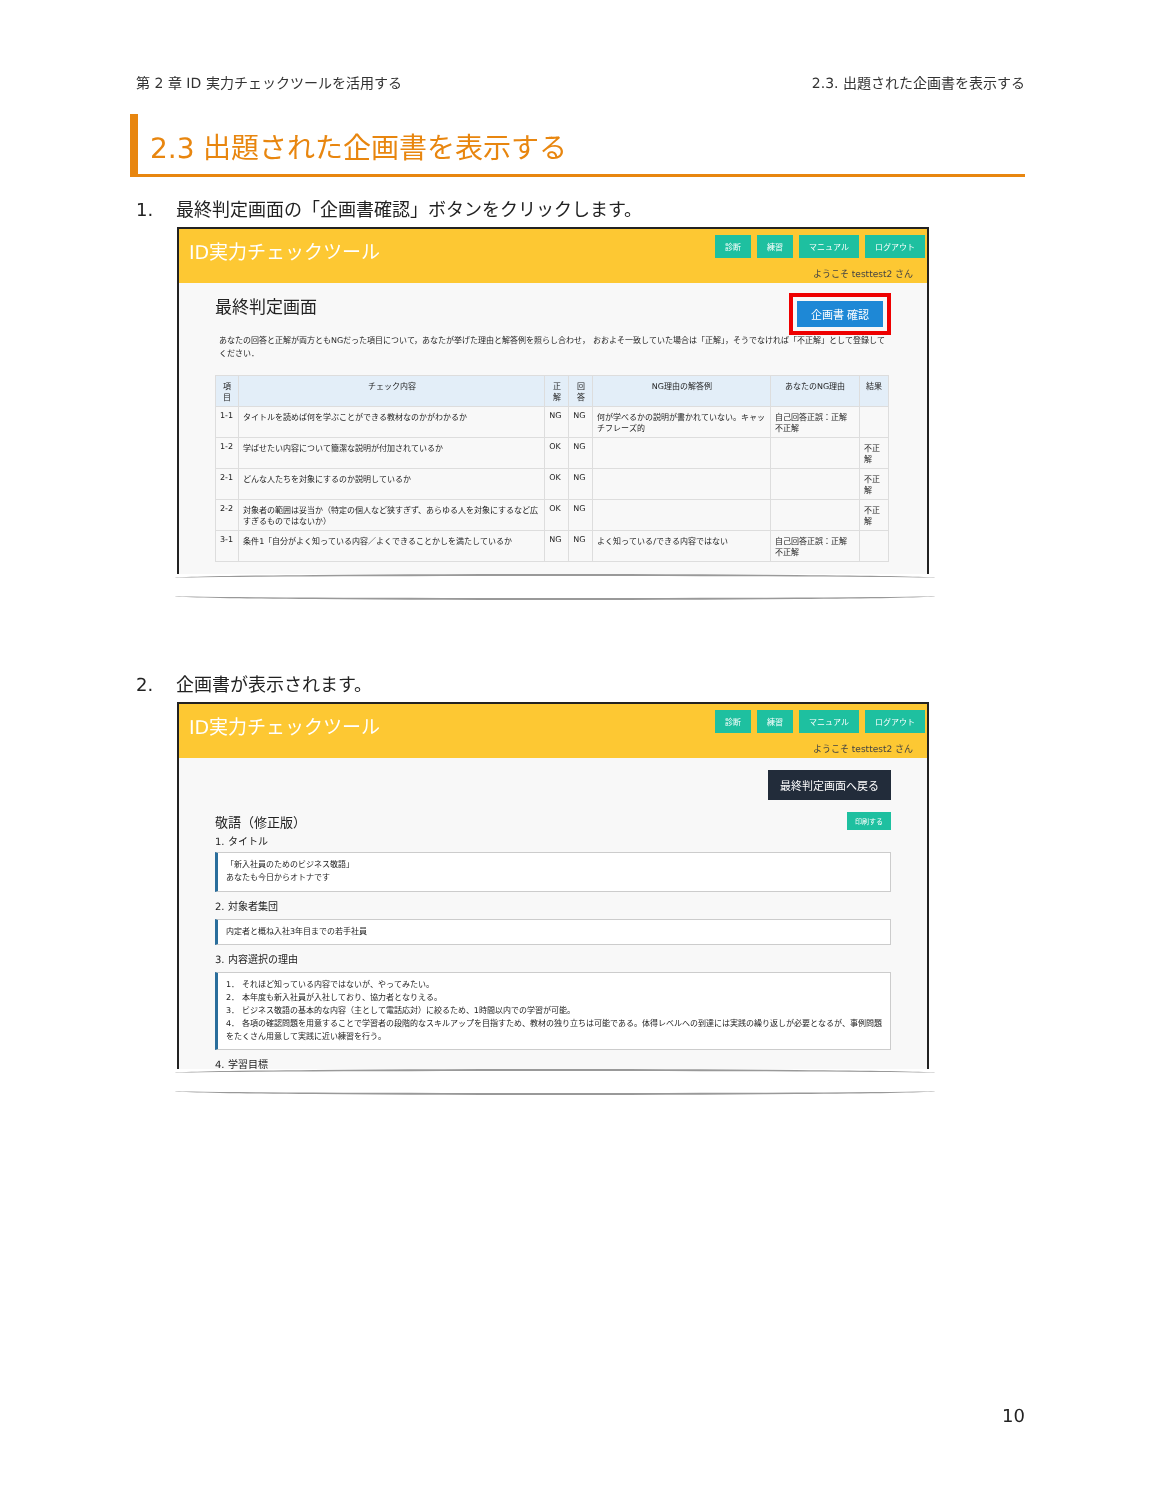第 2 章 ID 実力チェックツールを活用する
2.3. 出題された企画書を表示する
2.3 出題された企画書を表示する
1. 最終判定画面の「企画書確認」ボタンをクリックします。
ID実力チェックツール 診断 練習 マニュアル ログアウト
ようこそ testtest2 さん
最終判定画面
企画書 確認
あなたの回答と正解が両方ともNGだった項目について，あなたが挙げた理由と解答例を照らし合わせ， おおよそ一致していた場合は「正解」，そうでなければ「不正解」として登録してください．
| 項目 | チェック内容 | 正解 | 回答 | NG理由の解答例 | あなたのNG理由 | 結果 |
| --- | --- | --- | --- | --- | --- | --- |
| 1-1 | タイトルを読めば何を学ぶことができる教材なのかがわかるか | NG | NG | 何が学べるかの説明が書かれていない。キャッチフレーズ的 | 自己回答正誤：正解 不正解 | |
| 1-2 | 学ばせたい内容について簡潔な説明が付加されているか | OK | NG | | | 不正解 |
| 2-1 | どんな人たちを対象にするのか説明しているか | OK | NG | | | 不正解 |
| 2-2 | 対象者の範囲は妥当か（特定の個人など狭すぎず、あらゆる人を対象にするなど広すぎるものではないか） | OK | NG | | | 不正解 |
| 3-1 | 条件1「自分がよく知っている内容／よくできることかしを満たしているか | NG | NG | よく知っている/できる内容ではない | 自己回答正誤：正解 不正解 | |
2. 企画書が表示されます。
ID実力チェックツール 診断 練習 マニュアル ログアウト
ようこそ testtest2 さん
最終判定画面へ戻る
敬語（修正版）
印刷する
1. タイトル
「新入社員のためのビジネス敬語」
あなたも今日からオトナです
2. 対象者集団
内定者と概ね入社3年目までの若手社員
3. 内容選択の理由
1． それほど知っている内容ではないが、やってみたい。
2． 本年度も新入社員が入社しており、協力者となりえる。
3． ビジネス敬語の基本的な内容（主として電話応対）に絞るため、1時間以内での学習が可能。
4． 各項の確認問題を用意することで学習者の段階的なスキルアップを目指すため、教材の独り立ちは可能である。体得レベルへの到達には実践の繰り返しが必要となるが、事例問題をたくさん用意して実践に近い練習を行う。
4. 学習目標
10